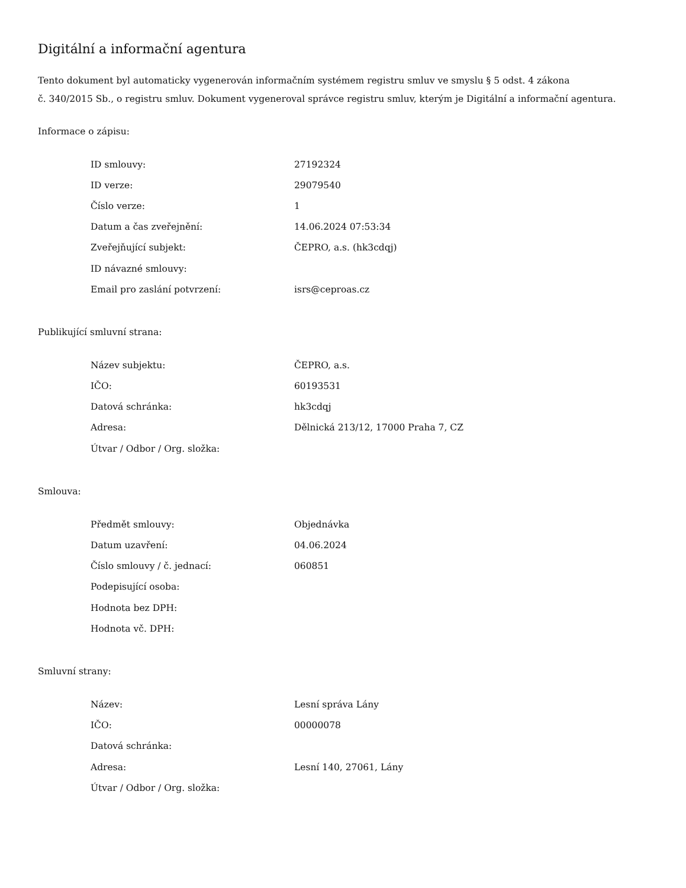Digitální a informační agentura
Tento dokument byl automaticky vygenerován informačním systémem registru smluv ve smyslu § 5 odst. 4 zákona
č. 340/2015 Sb., o registru smluv. Dokument vygeneroval správce registru smluv, kterým je Digitální a informační agentura.
Informace o zápisu:
| ID smlouvy: | 27192324 |
| ID verze: | 29079540 |
| Číslo verze: | 1 |
| Datum a čas zveřejnění: | 14.06.2024 07:53:34 |
| Zveřejňující subjekt: | ČEPRO, a.s. (hk3cdqj) |
| ID návazné smlouvy: | |
| Email pro zaslání potvrzení: | isrs@ceproas.cz |
Publikující smluvní strana:
| Název subjektu: | ČEPRO, a.s. |
| IČO: | 60193531 |
| Datová schránka: | hk3cdqj |
| Adresa: | Dělnická 213/12, 17000 Praha 7, CZ |
| Útvar / Odbor / Org. složka: | |
Smlouva:
| Předmět smlouvy: | Objednávka |
| Datum uzavření: | 04.06.2024 |
| Číslo smlouvy / č. jednací: | 060851 |
| Podepisující osoba: | |
| Hodnota bez DPH: | |
| Hodnota vč. DPH: | |
Smluvní strany:
| Název: | Lesní správa Lány |
| IČO: | 00000078 |
| Datová schránka: | |
| Adresa: | Lesní 140, 27061, Lány |
| Útvar / Odbor / Org. složka: | |